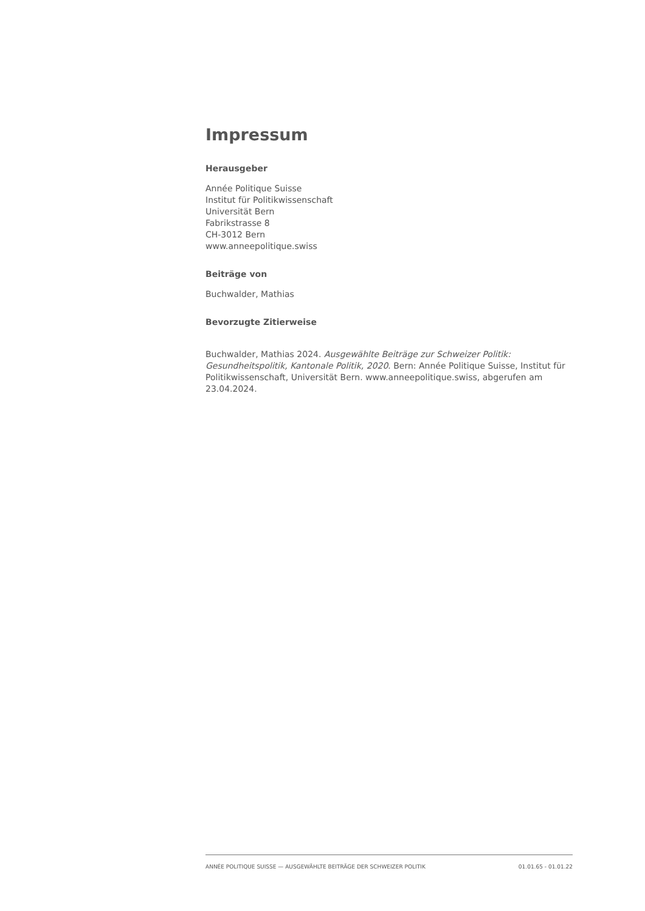Impressum
Herausgeber
Année Politique Suisse
Institut für Politikwissenschaft
Universität Bern
Fabrikstrasse 8
CH-3012 Bern
www.anneepolitique.swiss
Beiträge von
Buchwalder, Mathias
Bevorzugte Zitierweise
Buchwalder, Mathias 2024. Ausgewählte Beiträge zur Schweizer Politik: Gesundheitspolitik, Kantonale Politik, 2020. Bern: Année Politique Suisse, Institut für Politikwissenschaft, Universität Bern. www.anneepolitique.swiss, abgerufen am 23.04.2024.
ANNÉE POLITIQUE SUISSE — AUSGEWÄHLTE BEITRÄGE DER SCHWEIZER POLITIK 01.01.65 - 01.01.22